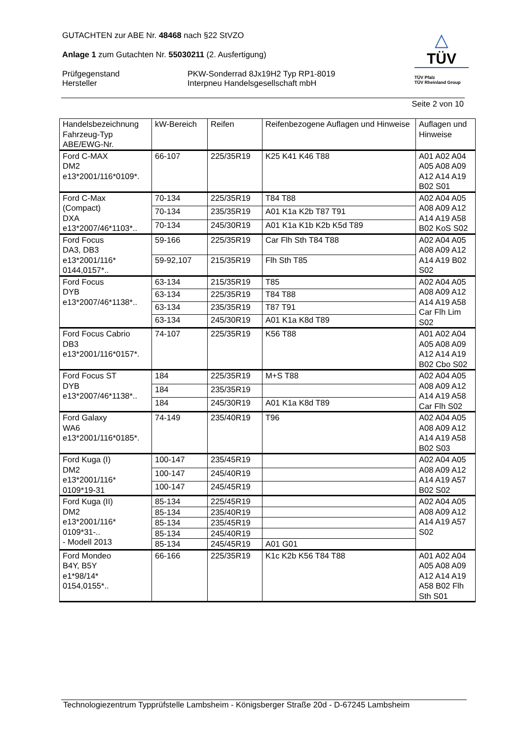GUTACHTEN zur ABE Nr. 48468 nach §22 StVZO
Anlage 1 zum Gutachten Nr. 55030211 (2. Ausfertigung)
Prüfgegenstand PKW-Sonderrad 8Jx19H2 Typ RP1-8019
Hersteller Interpneu Handelsgesellschaft mbH
△
TÜV
TÜV Pfalz
TÜV Rheinland Group
Seite 2 von 10
| Handelsbezeichnung Fahrzeug-Typ ABE/EWG-Nr. | kW-Bereich | Reifen | Reifenbezogene Auflagen und Hinweise | Auflagen und Hinweise |
| Ford C-MAX DM2 e13*2001/116*0109*. | 66-107 | 225/35R19 | K25 K41 K46 T88 | A01 A02 A04 A05 A08 A09 A12 A14 A19 B02 S01 |
| Ford C-Max (Compact) DXA e13*2007/46*1103*.. | 70-134 | 225/35R19 | T84 T88 | A02 A04 A05 A08 A09 A12 A14 A19 A58 B02 KoS S02 |
| | 70-134 | 235/35R19 | A01 K1a K2b T87 T91 | |
| | 70-134 | 245/30R19 | A01 K1a K1b K2b K5d T89 | |
| Ford Focus DA3, DB3 e13*2001/116* 0144,0157*.. | 59-166 | 225/35R19 | Car Flh Sth T84 T88 | A02 A04 A05 A08 A09 A12 A14 A19 B02 S02 |
| | 59-92,107 | 215/35R19 | Flh Sth T85 | |
| Ford Focus DYB e13*2007/46*1138*.. | 63-134 | 215/35R19 | T85 | A02 A04 A05 A08 A09 A12 A14 A19 A58 Car Flh Lim S02 |
| | 63-134 | 225/35R19 | T84 T88 | |
| | 63-134 | 235/35R19 | T87 T91 | |
| | 63-134 | 245/30R19 | A01 K1a K8d T89 | |
| Ford Focus Cabrio DB3 e13*2001/116*0157*. | 74-107 | 225/35R19 | K56 T88 | A01 A02 A04 A05 A08 A09 A12 A14 A19 B02 Cbo S02 |
| Ford Focus ST DYB e13*2007/46*1138*.. | 184 | 225/35R19 | M+S T88 | A02 A04 A05 A08 A09 A12 A14 A19 A58 Car Flh S02 |
| | 184 | 235/35R19 | | |
| | 184 | 245/30R19 | A01 K1a K8d T89 | |
| Ford Galaxy WA6 e13*2001/116*0185*. | 74-149 | 235/40R19 | T96 | A02 A04 A05 A08 A09 A12 A14 A19 A58 B02 S03 |
| Ford Kuga (I) DM2 e13*2001/116* 0109*19-31 | 100-147 | 235/45R19 | | A02 A04 A05 A08 A09 A12 A14 A19 A57 B02 S02 |
| | 100-147 | 245/40R19 | | |
| | 100-147 | 245/45R19 | | |
| Ford Kuga (II) DM2 e13*2001/116* 0109*31-.. - Modell 2013 | 85-134 | 225/45R19 | | A02 A04 A05 A08 A09 A12 A14 A19 A57 S02 |
| | 85-134 | 235/40R19 | | |
| | 85-134 | 235/45R19 | | |
| | 85-134 | 245/40R19 | | |
| | 85-134 | 245/45R19 | A01 G01 | |
| Ford Mondeo B4Y, B5Y e1*98/14* 0154,0155*.. | 66-166 | 225/35R19 | K1c K2b K56 T84 T88 | A01 A02 A04 A05 A08 A09 A12 A14 A19 A58 B02 Flh Sth S01 |
Technologiezentrum Typprüfstelle Lambsheim - Königsberger Straße 20d - D-67245 Lambsheim